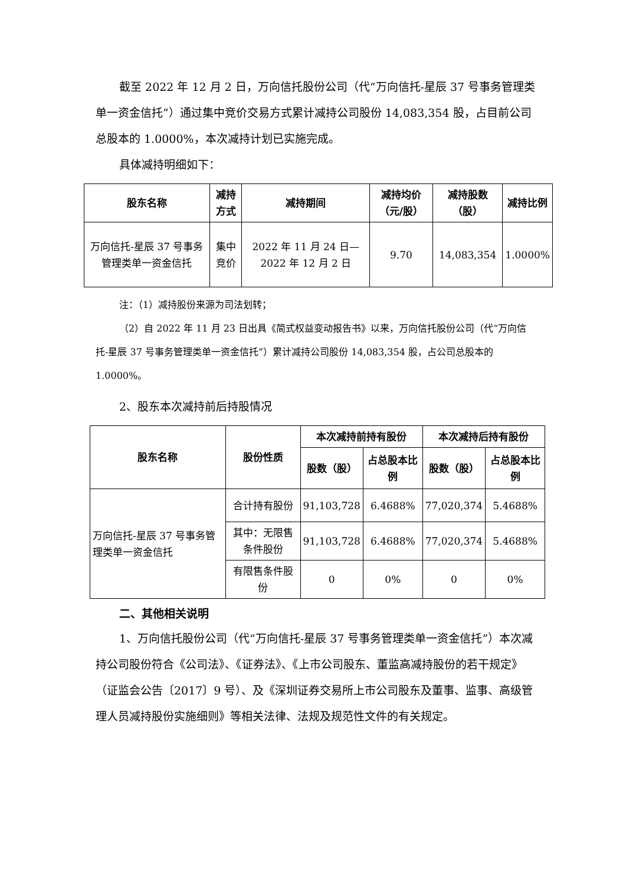截至 2022 年 12 月 2 日，万向信托股份公司（代“万向信托-星辰 37 号事务管理类单一资金信托”）通过集中竞价交易方式累计减持公司股份 14,083,354 股，占目前公司总股本的 1.0000%，本次减持计划已实施完成。
具体减持明细如下：
| 股东名称 | 减持方式 | 减持期间 | 减持均价（元/股） | 减持股数（股） | 减持比例 |
| --- | --- | --- | --- | --- | --- |
| 万向信托-星辰 37 号事务管理类单一资金信托 | 集中竞价 | 2022 年 11 月 24 日—2022 年 12 月 2 日 | 9.70 | 14,083,354 | 1.0000% |
注：（1）减持股份来源为司法划转；
（2）自 2022 年 11 月 23 日出具《简式权益变动报告书》以来，万向信托股份公司（代“万向信托-星辰 37 号事务管理类单一资金信托”）累计减持公司股份 14,083,354 股，占公司总股本的 1.0000%。
2、股东本次减持前后持股情况
| 股东名称 | 股份性质 | 本次减持前持有股份 | | 本次减持后持有股份 | |
| --- | --- | --- | --- | --- | --- |
| | | 股数（股） | 占总股本比例 | 股数（股） | 占总股本比例 |
| 万向信托-星辰 37 号事务管理类单一资金信托 | 合计持有股份 | 91,103,728 | 6.4688% | 77,020,374 | 5.4688% |
| | 其中：无限售条件股份 | 91,103,728 | 6.4688% | 77,020,374 | 5.4688% |
| | 有限售条件股份 | 0 | 0% | 0 | 0% |
二、其他相关说明
1、万向信托股份公司（代“万向信托-星辰 37 号事务管理类单一资金信托”）本次减持公司股份符合《公司法》、《证券法》、《上市公司股东、董监高减持股份的若干规定》（证监会公告〔2017〕9 号）、及《深圳证券交易所上市公司股东及董事、监事、高级管理人员减持股份实施细则》等相关法律、法规及规范性文件的有关规定。